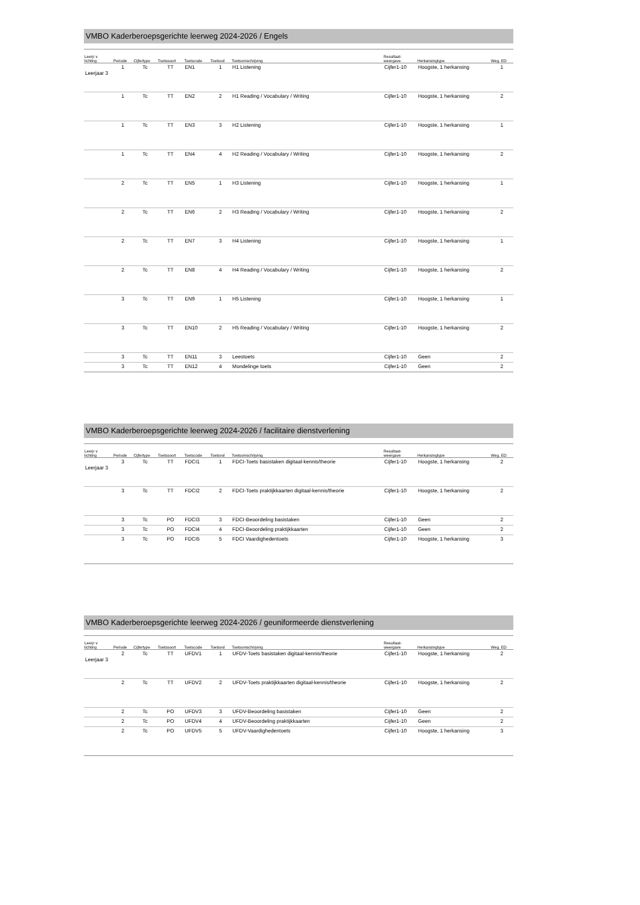VMBO Kaderberoepsgerichte leerweg 2024-2026 / Engels
| Leerjr v lichting | Periode | Cijfertype | Toetssoort | Toetscode | Toetsvol | Toetsomschrijving | Resultaat- weergave | Herkansingtype | Weg. ED |
| --- | --- | --- | --- | --- | --- | --- | --- | --- | --- |
| Leerjaar 3 | 1 | Tc | TT | EN1 | 1 | H1 Listening | Cijfer1-10 | Hoogste, 1 herkansing | 1 |
| | 1 | Tc | TT | EN2 | 2 | H1 Reading / Vocabulary / Writing | Cijfer1-10 | Hoogste, 1 herkansing | 2 |
| | 1 | Tc | TT | EN3 | 3 | H2 Listening | Cijfer1-10 | Hoogste, 1 herkansing | 1 |
| | 1 | Tc | TT | EN4 | 4 | H2 Reading / Vocabulary / Writing | Cijfer1-10 | Hoogste, 1 herkansing | 2 |
| | 2 | Tc | TT | EN5 | 1 | H3 Listening | Cijfer1-10 | Hoogste, 1 herkansing | 1 |
| | 2 | Tc | TT | EN6 | 2 | H3 Reading / Vocabulary / Writing | Cijfer1-10 | Hoogste, 1 herkansing | 2 |
| | 2 | Tc | TT | EN7 | 3 | H4 Listening | Cijfer1-10 | Hoogste, 1 herkansing | 1 |
| | 2 | Tc | TT | EN8 | 4 | H4 Reading / Vocabulary / Writing | Cijfer1-10 | Hoogste, 1 herkansing | 2 |
| | 3 | Tc | TT | EN9 | 1 | H5 Listening | Cijfer1-10 | Hoogste, 1 herkansing | 1 |
| | 3 | Tc | TT | EN10 | 2 | H5 Reading / Vocabulary / Writing | Cijfer1-10 | Hoogste, 1 herkansing | 2 |
| | 3 | Tc | TT | EN11 | 3 | Leestoets | Cijfer1-10 | Geen | 2 |
| | 3 | Tc | TT | EN12 | 4 | Mondelinge toets | Cijfer1-10 | Geen | 2 |
VMBO Kaderberoepsgerichte leerweg 2024-2026 / facilitaire dienstverlening
| Leerjr v lichting | Periode | Cijfertype | Toetssoort | Toetscode | Toetsvol | Toetsomschrijving | Resultaat- weergave | Herkansingtype | Weg. ED |
| --- | --- | --- | --- | --- | --- | --- | --- | --- | --- |
| Leerjaar 3 | 3 | Tc | TT | FDCI1 | 1 | FDCI-Toets basistaken digitaal-kennis/theorie | Cijfer1-10 | Hoogste, 1 herkansing | 2 |
| | 3 | Tc | TT | FDCI2 | 2 | FDCI-Toets praktijkkaarten digitaal-kennis/theorie | Cijfer1-10 | Hoogste, 1 herkansing | 2 |
| | 3 | Tc | PO | FDCI3 | 3 | FDCI-Beoordeling basistaken | Cijfer1-10 | Geen | 2 |
| | 3 | Tc | PO | FDCI4 | 4 | FDCI-Beoordeling praktijkkaarten | Cijfer1-10 | Geen | 2 |
| | 3 | Tc | PO | FDCI5 | 5 | FDCI Vaardighedentoets | Cijfer1-10 | Hoogste, 1 herkansing | 3 |
VMBO Kaderberoepsgerichte leerweg 2024-2026 / geuniformeerde dienstverlening
| Leerjr v lichting | Periode | Cijfertype | Toetssoort | Toetscode | Toetsvol | Toetsomschrijving | Resultaat- weergave | Herkansingtype | Weg. ED |
| --- | --- | --- | --- | --- | --- | --- | --- | --- | --- |
| Leerjaar 3 | 2 | Tc | TT | UFDV1 | 1 | UFDV-Toets basistaken digitaal-kennis/theorie | Cijfer1-10 | Hoogste, 1 herkansing | 2 |
| | 2 | Tc | TT | UFDV2 | 2 | UFDV-Toets praktijkkaarten digitaal-kennis/theorie | Cijfer1-10 | Hoogste, 1 herkansing | 2 |
| | 2 | Tc | PO | UFDV3 | 3 | UFDV-Beoordeling basistaken | Cijfer1-10 | Geen | 2 |
| | 2 | Tc | PO | UFDV4 | 4 | UFDV-Beoordeling praktijkkaarten | Cijfer1-10 | Geen | 2 |
| | 2 | Tc | PO | UFDV5 | 5 | UFDV-Vaardighedentoets | Cijfer1-10 | Hoogste, 1 herkansing | 3 |